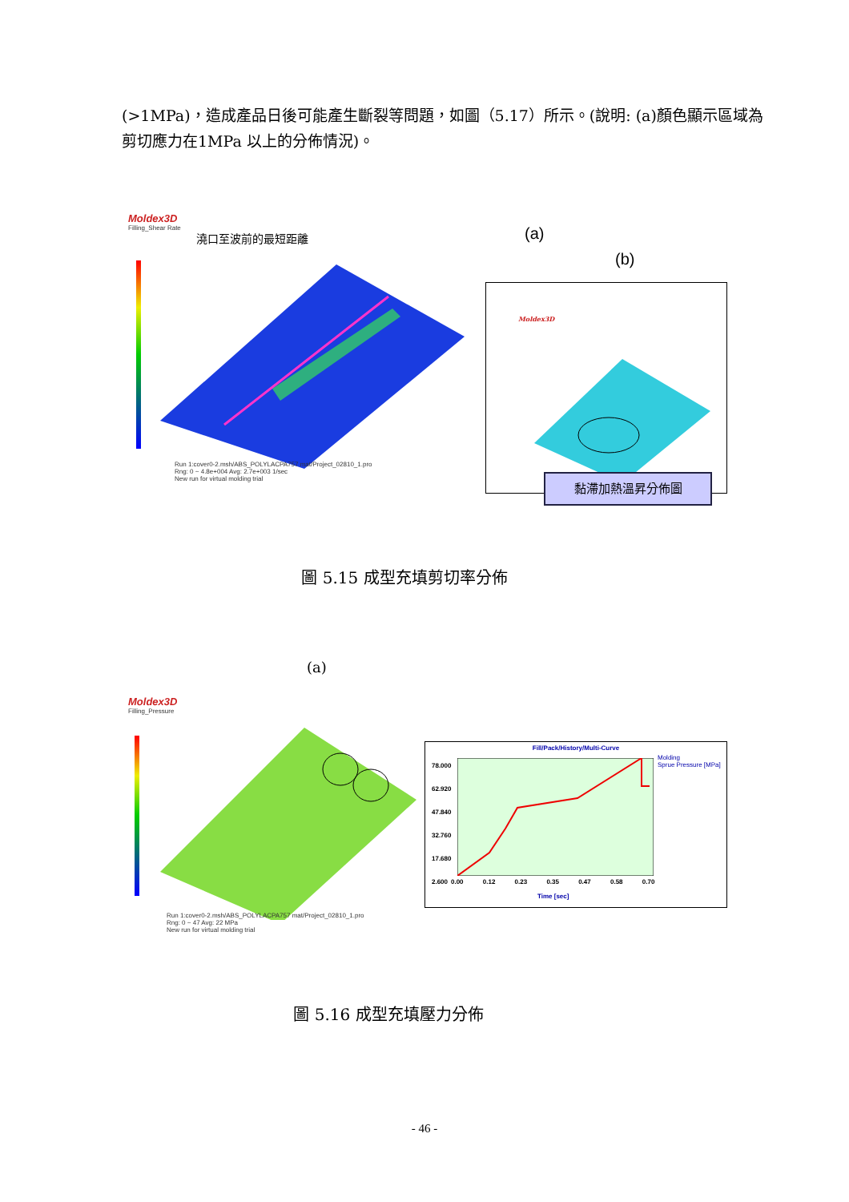(>1MPa)，造成產品日後可能產生斷裂等問題，如圖（5.17）所示。(說明: (a)顏色顯示區域為剪切應力在1MPa 以上的分佈情況)。
Moldex3D
Filling_Shear Rate
澆口至波前的最短距離
Run 1:cover0-2.msh/ABS_POLYLACPA757 mat/Project_02810_1.pro
Rng: 0 ~ 4.8e+004 Avg: 2.7e+003 1/sec
New run for virtual molding trial
(a)
(b)
Moldex3D
黏滯加熱溫昇分佈圖
圖 5.15 成型充填剪切率分佈
(a)
Moldex3D
Filling_Pressure
Run 1:cover0-2.msh/ABS_POLYLACPA757 mat/Project_02810_1.pro
Rng: 0 ~ 47 Avg: 22 MPa
New run for virtual molding trial
Fill/Pack/History/Multi-Curve
Molding
Sprue Pressure [MPa]
78.000
62.920
47.840
32.760
17.680
2.600
0.00 0.12 0.23 0.35 0.47 0.58 0.70
Time [sec]
圖 5.16 成型充填壓力分佈
- 46 -